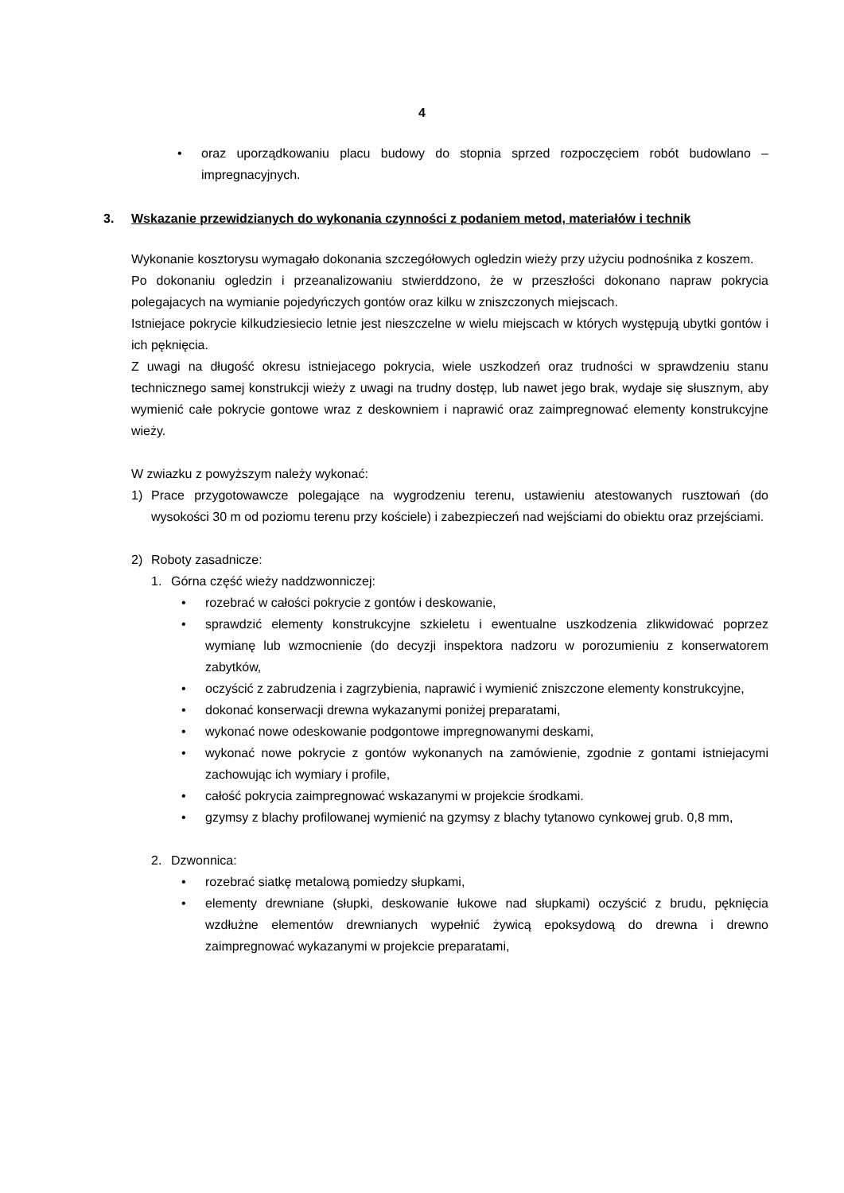4
• oraz uporządkowaniu placu budowy do stopnia sprzed rozpoczęciem robót budowlano – impregnacyjnych.
3. Wskazanie przewidzianych do wykonania czynności z podaniem metod, materiałów i technik
Wykonanie kosztorysu wymagało dokonania szczegółowych ogledzin wieży przy użyciu podnośnika z koszem.
Po dokonaniu ogledzin i przeanalizowaniu stwierddzono, że w przeszłości dokonano napraw pokrycia polegajacych na wymianie pojedyńczych gontów oraz kilku w zniszczonych miejscach.
Istniejace pokrycie kilkudziesiecio letnie jest nieszczelne w wielu miejscach w których występują ubytki gontów i ich pęknięcia.
Z uwagi na długość okresu istniejacego pokrycia, wiele uszkodzeń oraz trudności w sprawdzeniu stanu technicznego samej konstrukcji wieży z uwagi na trudny dostęp, lub nawet jego brak, wydaje się słusznym, aby wymienić całe pokrycie gontowe wraz z deskowniem i naprawić oraz zaimpregnować elementy konstrukcyjne wieży.
W zwiazku z powyższym należy wykonać:
1) Prace przygotowawcze polegające na wygrodzeniu terenu, ustawieniu atestowanych rusztowań (do wysokości 30 m od poziomu terenu przy kościele) i zabezpieczeń nad wejściami do obiektu oraz przejściami.
2) Roboty zasadnicze:
1. Górna część wieży naddzwonniczej:
• rozebrać w całości pokrycie z gontów i deskowanie,
• sprawdzić elementy konstrukcyjne szkieletu i ewentualne uszkodzenia zlikwidować poprzez wymianę lub wzmocnienie (do decyzji inspektora nadzoru w porozumieniu z konserwatorem zabytków,
• oczyścić z zabrudzenia i zagrzybienia, naprawić i wymienić zniszczone elementy konstrukcyjne,
• dokonać konserwacji drewna wykazanymi poniżej preparatami,
• wykonać nowe odeskowanie podgontowe impregnowanymi deskami,
• wykonać nowe pokrycie z gontów wykonanych na zamówienie, zgodnie z gontami istniejacymi zachowując ich wymiary i profile,
• całość pokrycia zaimpregnować wskazanymi w projekcie środkami.
• gzymsy z blachy profilowanej wymienić na gzymsy z blachy tytanowo cynkowej grub. 0,8 mm,
2. Dzwonnica:
• rozebrać siatkę metalową pomiedzy słupkami,
• elementy drewniane (słupki, deskowanie łukowe nad słupkami) oczyścić z brudu, pęknięcia wzdłużne elementów drewnianych wypełnić żywicą epoksydową do drewna i drewno zaimpregnować wykazanymi w projekcie preparatami,